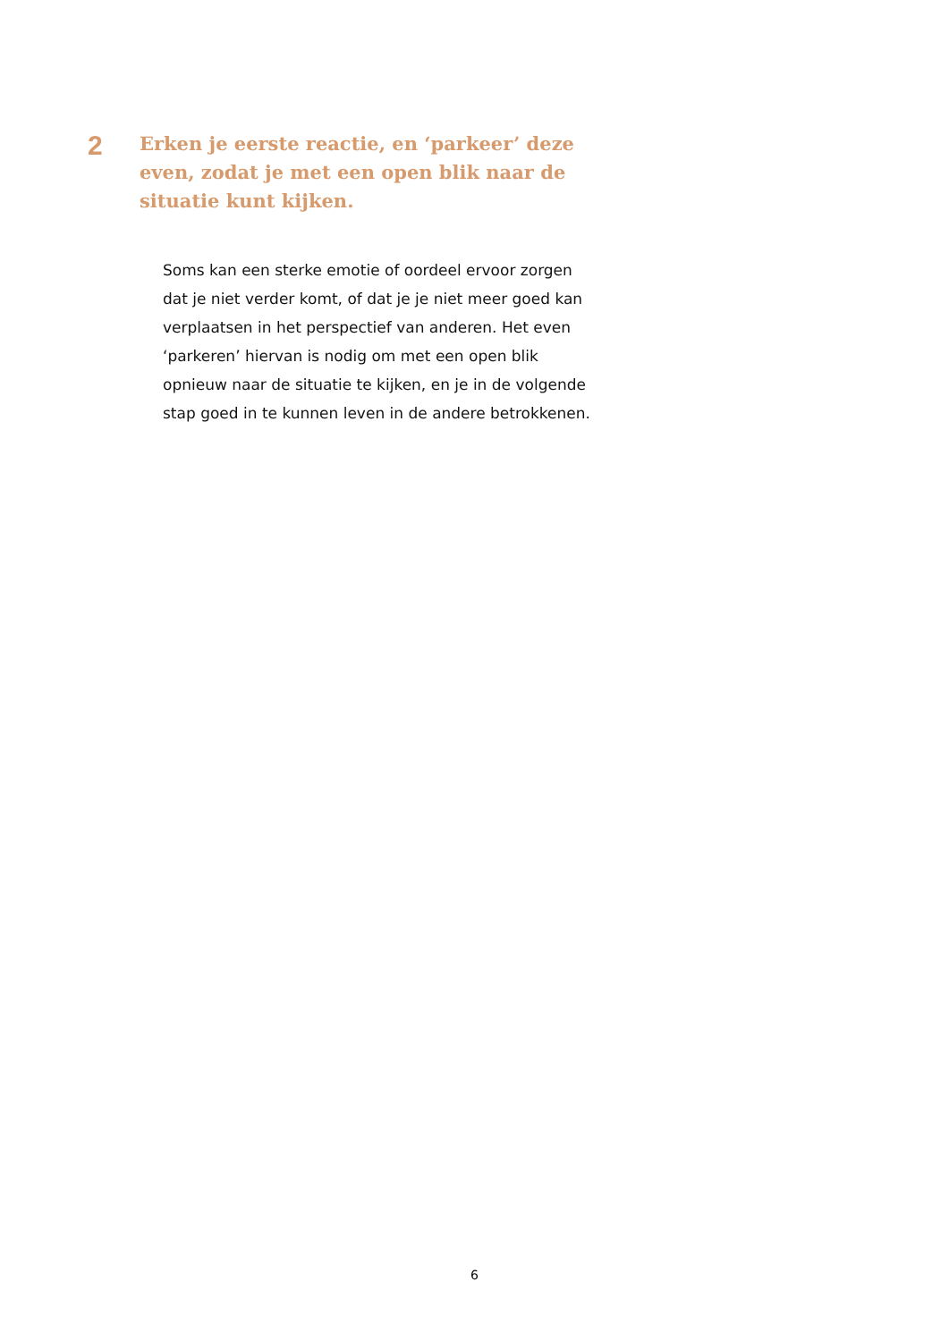2
Erken je eerste reactie, en ‘parkeer’ deze even, zodat je met een open blik naar de situatie kunt kijken.
Soms kan een sterke emotie of oordeel ervoor zorgen dat je niet verder komt, of dat je je niet meer goed kan verplaatsen in het perspectief van anderen. Het even ‘parkeren’ hiervan is nodig om met een open blik opnieuw naar de situatie te kijken, en je in de volgende stap goed in te kunnen leven in de andere betrokkenen.
6